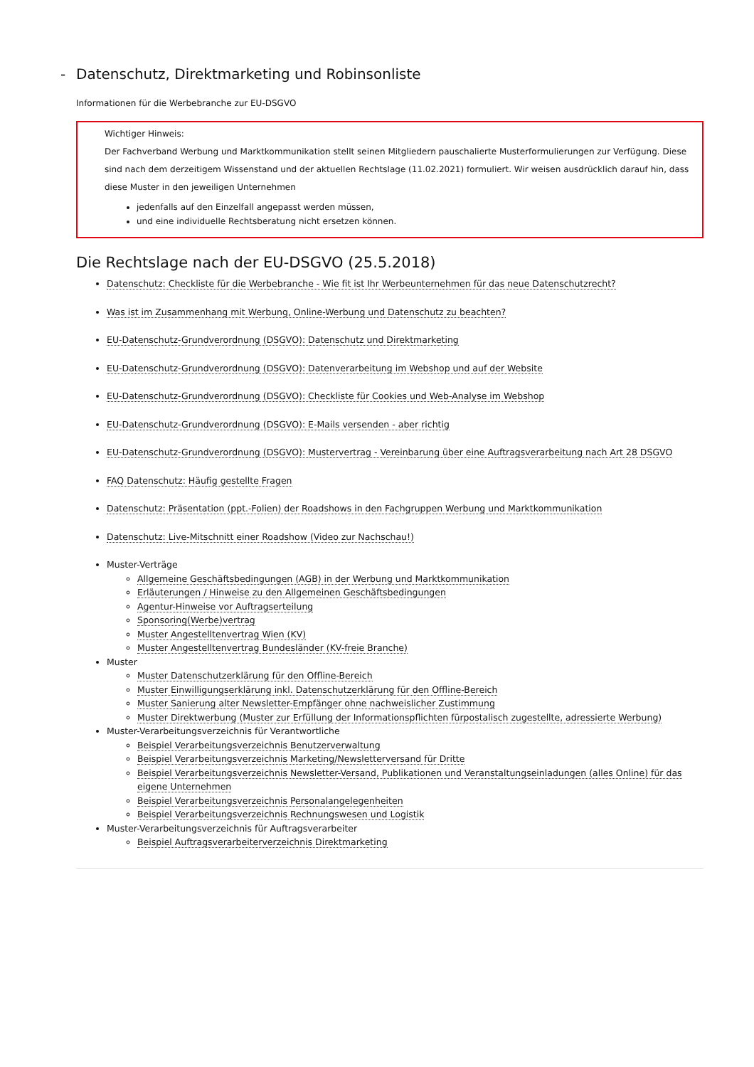- Datenschutz, Direktmarketing und Robinsonliste
Informationen für die Werbebranche zur EU-DSGVO
Wichtiger Hinweis:
Der Fachverband Werbung und Marktkommunikation stellt seinen Mitgliedern pauschalierte Musterformulierungen zur Verfügung. Diese sind nach dem derzeitigem Wissenstand und der aktuellen Rechtslage (11.02.2021) formuliert. Wir weisen ausdrücklich darauf hin, dass diese Muster in den jeweiligen Unternehmen
jedenfalls auf den Einzelfall angepasst werden müssen,
und eine individuelle Rechtsberatung nicht ersetzen können.
Die Rechtslage nach der EU-DSGVO (25.5.2018)
Datenschutz: Checkliste für die Werbebranche - Wie fit ist Ihr Werbeunternehmen für das neue Datenschutzrecht?
Was ist im Zusammenhang mit Werbung, Online-Werbung und Datenschutz zu beachten?
EU-Datenschutz-Grundverordnung (DSGVO): Datenschutz und Direktmarketing
EU-Datenschutz-Grundverordnung (DSGVO): Datenverarbeitung im Webshop und auf der Website
EU-Datenschutz-Grundverordnung (DSGVO): Checkliste für Cookies und Web-Analyse im Webshop
EU-Datenschutz-Grundverordnung (DSGVO): E-Mails versenden - aber richtig
EU-Datenschutz-Grundverordnung (DSGVO): Mustervertrag - Vereinbarung über eine Auftragsverarbeitung nach Art 28 DSGVO
FAQ Datenschutz: Häufig gestellte Fragen
Datenschutz: Präsentation (ppt.-Folien) der Roadshows in den Fachgruppen Werbung und Marktkommunikation
Datenschutz: Live-Mitschnitt einer Roadshow (Video zur Nachschau!)
Muster-Verträge
Allgemeine Geschäftsbedingungen (AGB) in der Werbung und Marktkommunikation
Erläuterungen / Hinweise zu den Allgemeinen Geschäftsbedingungen
Agentur-Hinweise vor Auftragserteilung
Sponsoring(Werbe)vertrag
Muster Angestelltenvertrag Wien (KV)
Muster Angestelltenvertrag Bundesländer (KV-freie Branche)
Muster
Muster Datenschutzerklärung für den Offline-Bereich
Muster Einwilligungserklärung inkl. Datenschutzerklärung für den Offline-Bereich
Muster Sanierung alter Newsletter-Empfänger ohne nachweislicher Zustimmung
Muster Direktwerbung (Muster zur Erfüllung der Informationspflichten fürpostalisch zugestellte, adressierte Werbung)
Muster-Verarbeitungsverzeichnis für Verantwortliche
Beispiel Verarbeitungsverzeichnis Benutzerverwaltung
Beispiel Verarbeitungsverzeichnis Marketing/Newsletterversand für Dritte
Beispiel Verarbeitungsverzeichnis Newsletter-Versand, Publikationen und Veranstaltungseinladungen (alles Online) für das eigene Unternehmen
Beispiel Verarbeitungsverzeichnis Personalangelegenheiten
Beispiel Verarbeitungsverzeichnis Rechnungswesen und Logistik
Muster-Verarbeitungsverzeichnis für Auftragsverarbeiter
Beispiel Auftragsverarbeiterverzeichnis Direktmarketing